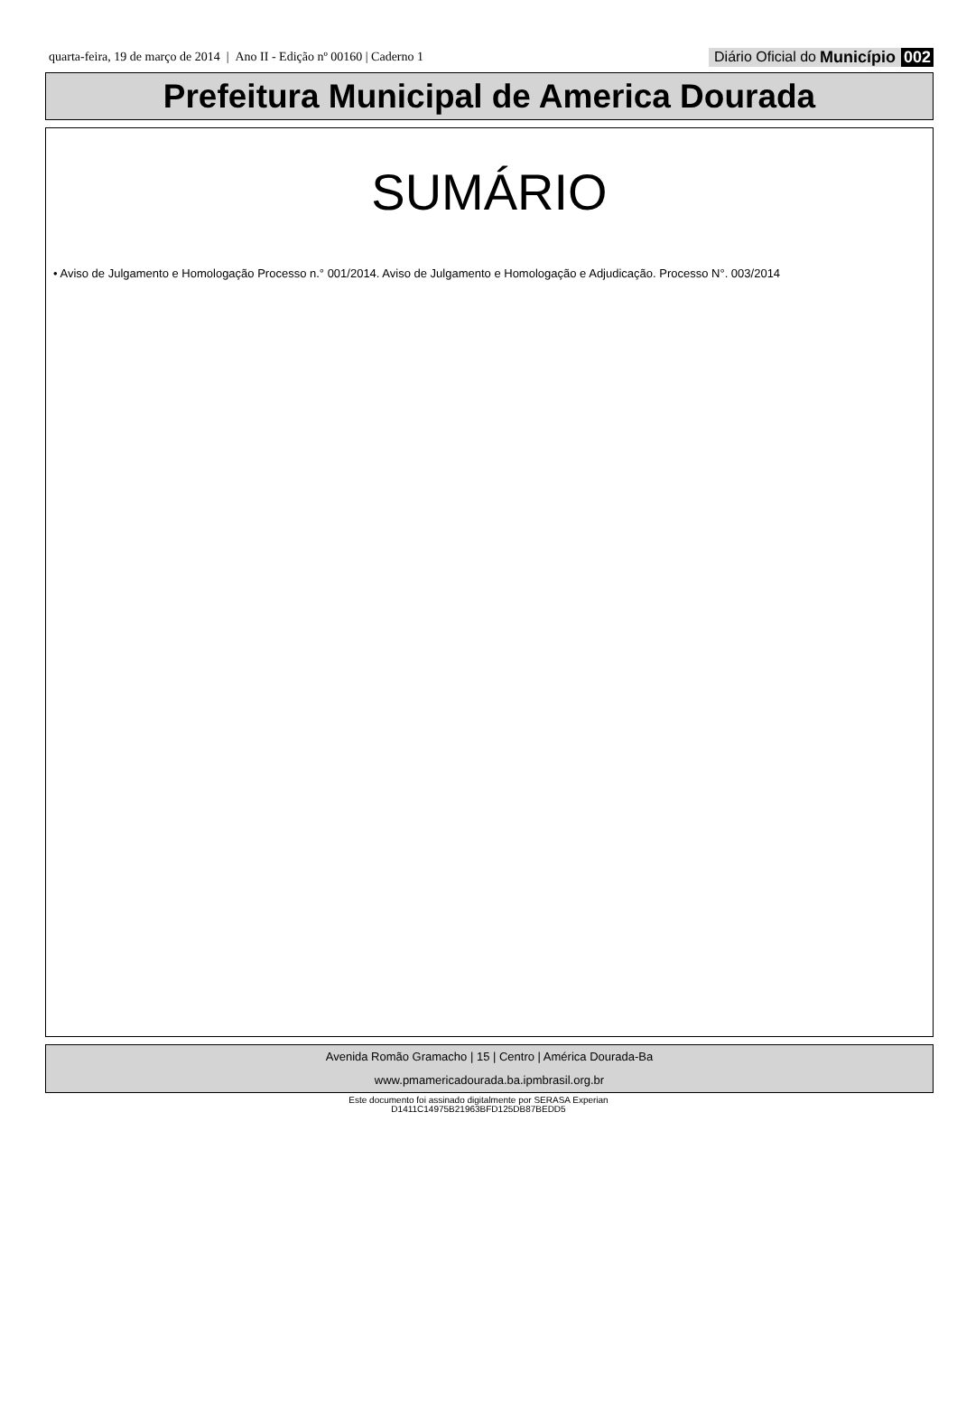quarta-feira, 19 de março de 2014 | Ano II - Edição nº 00160 | Caderno 1 Diário Oficial do Município 002
Prefeitura Municipal de America Dourada
SUMÁRIO
• Aviso de Julgamento e Homologação Processo n.° 001/2014. Aviso de Julgamento e Homologação e Adjudicação. Processo N°. 003/2014
Avenida Romão Gramacho | 15 | Centro | América Dourada-Ba
www.pmamericadourada.ba.ipmbrasil.org.br
Este documento foi assinado digitalmente por SERASA Experian
D1411C14975B21963BFD125DB87BEDD5